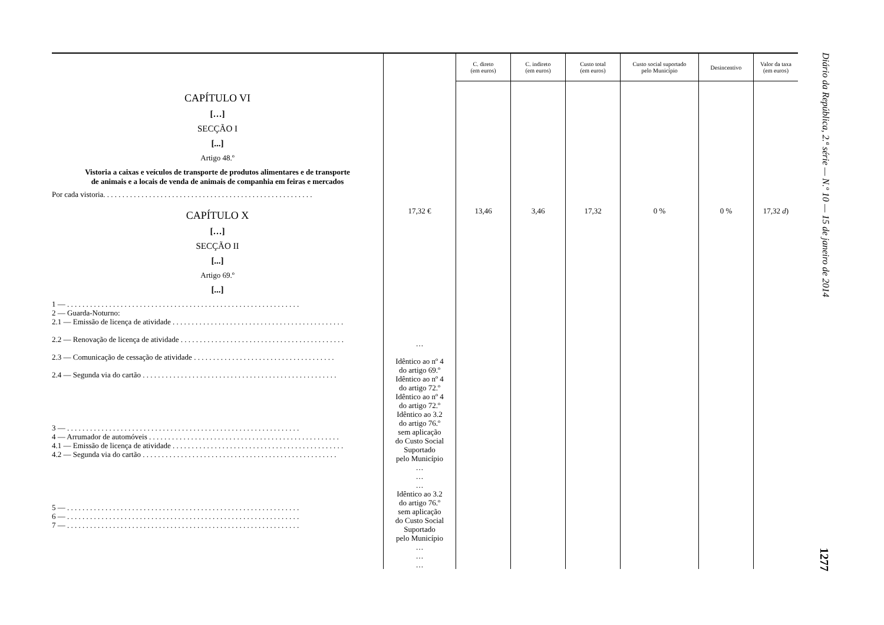| | | C. direto (em euros) | C. indireto (em euros) | Custo total (em euros) | Custo social suportado pelo Município | Desincentivo | Valor da taxa (em euros) |
| --- | --- | --- | --- | --- | --- | --- | --- |
| CAPÍTULO VI […] SECÇÃO I [...] Artigo 48.º Vistoria a caixas e veículos de transporte de produtos alimentares e de transporte de animais e a locais de venda de animais de companhia em feiras e mercados Por cada vistoria. . . . . . . . . . . . . . . . . . . . . . . . . . . . . . . . . . . . . . . . . . . . . . . . . . . . . . . CAPÍTULO X […] SECÇÃO II [...] Artigo 69.º [...] 1 — . . . . . . . . . . . . . . . . . . . . . . . . . . . . . . . . . . . . . . . . . . . . . . . . . . . . . . . . . . . . . 2 — Guarda-Noturno: 2.1 — Emissão de licença de atividade . . . . . . . . . . . . . . . . . . . . . . . . . . . . . . . . . . . . . . . . . . . . . 2.2 — Renovação de licença de atividade . . . . . . . . . . . . . . . . . . . . . . . . . . . . . . . . . . . . . . . . . . . 2.3 — Comunicação de cessação de atividade . . . . . . . . . . . . . . . . . . . . . . . . . . . . . . . . . . . . . 2.4 — Segunda via do cartão . . . . . . . . . . . . . . . . . . . . . . . . . . . . . . . . . . . . . . . . . . . . . . . . . . . 3 — . . . . . . . . . . . . . . . . . . . . . . . . . . . . . . . . . . . . . . . . . . . . . . . . . . . . . . . . . . . . . 4 — Arrumador de automóveis . . . . . . . . . . . . . . . . . . . . . . . . . . . . . . . . . . . . . . . . . . . . . . . . . . 4.1 — Emissão de licença de atividade . . . . . . . . . . . . . . . . . . . . . . . . . . . . . . . . . . . . . . . . . . . . . 4.2 — Segunda via do cartão . . . . . . . . . . . . . . . . . . . . . . . . . . . . . . . . . . . . . . . . . . . . . . . . . . . 5 — . . . . . . . . . . . . . . . . . . . . . . . . . . . . . . . . . . . . . . . . . . . . . . . . . . . . . . . . . . . . . 6 — . . . . . . . . . . . . . . . . . . . . . . . . . . . . . . . . . . . . . . . . . . . . . . . . . . . . . . . . . . . . . 7 — . . . . . . . . . . . . . . . . . . . . . . . . . . . . . . . . . . . . . . . . . . . . . . . . . . . . . . . . . . . . . | 17,32 € … Idêntico ao nº 4 do artigo 69.º Idêntico ao nº 4 do artigo 72.º Idêntico ao nº 4 do artigo 72.º Idêntico ao 3.2 do artigo 76.º sem aplicação do Custo Social Suportado pelo Município … … … Idêntico ao 3.2 do artigo 76.º sem aplicação do Custo Social Suportado pelo Município … … … | 13,46 | 3,46 | 17,32 | 0 % | 0 % | 17,32 d ) |
Diário da República, 2.ª série — N.º 10 — 15 de janeiro de 2014 1277